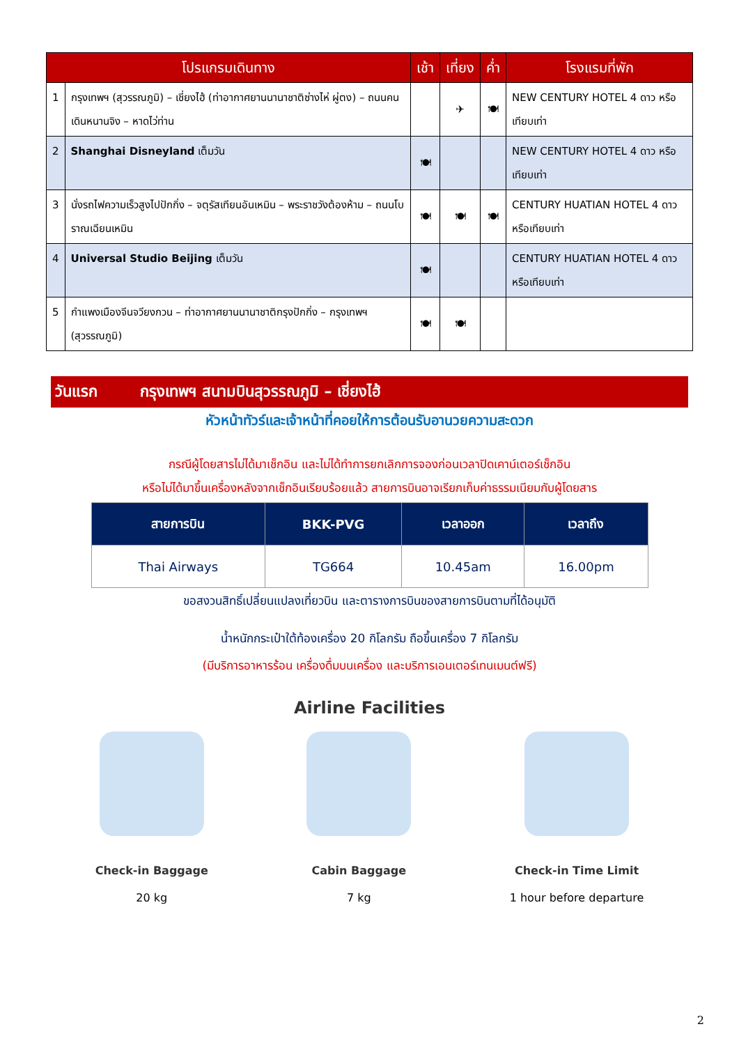| โปรแกรมเดินทาง | | เช้า | เที่ยง | ค่ำ | โรงแรมที่พัก |
| --- | --- | --- | --- | --- | --- |
| 1 | กรุงเทพฯ (สุวรรณภูมิ) – เชี่ยงไฮ้ (ท่าอากาศยานนานาชาติซ่างไห่ ผู่ตง) – ถนนคนเดินหนานจิง – หาดไว่ท่าน | | ✈ | 🍽 | NEW CENTURY HOTEL 4 ดาว หรือเทียบเท่า |
| 2 | Shanghai Disneyland เต็มวัน | 🍽 | | | NEW CENTURY HOTEL 4 ดาว หรือเทียบเท่า |
| 3 | นั่งรถไฟความเร็วสูงไปปักกิ่ง – จตุรัสเทียนอันเหมิน – พระราชวังต้องห้าม – ถนนโบราณเฉียนเหมิน | 🍽 | 🍽 | 🍽 | CENTURY HUATIAN HOTEL 4 ดาว หรือเทียบเท่า |
| 4 | Universal Studio Beijing เต็มวัน | 🍽 | | | CENTURY HUATIAN HOTEL 4 ดาว หรือเทียบเท่า |
| 5 | กำแพงเมืองจีนจวียงกวน – ท่าอากาศยานนานาชาติกรุงปักกิ่ง – กรุงเทพฯ (สุวรรณภูมิ) | 🍽 | 🍽 | | |
วันแรก กรุงเทพฯ สนามบินสุวรรณภูมิ – เชี่ยงไฮ้
หัวหน้าทัวร์และเจ้าหน้าที่คอยให้การต้อนรับอานวยความสะดวก
กรณีผู้โดยสารไม่ได้มาเช็กอิน และไม่ได้ทำการยกเลิกการจองก่อนเวลาปิดเคาน์เตอร์เช็กอิน
หรือไม่ได้มาขึ้นเครื่องหลังจากเช็กอินเรียบร้อยแล้ว สายการบินอาจเรียกเก็บค่าธรรมเนียมกับผู้โดยสาร
| สายการบิน | BKK-PVG | เวลาออก | เวลาถึง |
| --- | --- | --- | --- |
| Thai Airways | TG664 | 10.45am | 16.00pm |
ขอสงวนสิทธิ์เปลี่ยนแปลงเที่ยวบิน และตารางการบินของสายการบินตามที่ได้อนุมัติ
น้ำหนักกระเป๋าใต้ท้องเครื่อง 20 กิโลกรัม ถือขึ้นเครื่อง 7 กิโลกรัม
(มีบริการอาหารร้อน เครื่องดื่มบนเครื่อง และบริการเอนเตอร์เทนเมนต์ฟรี)
Airline Facilities
Check-in Baggage
20 kg
Cabin Baggage
7 kg
Check-in Time Limit
1 hour before departure
2